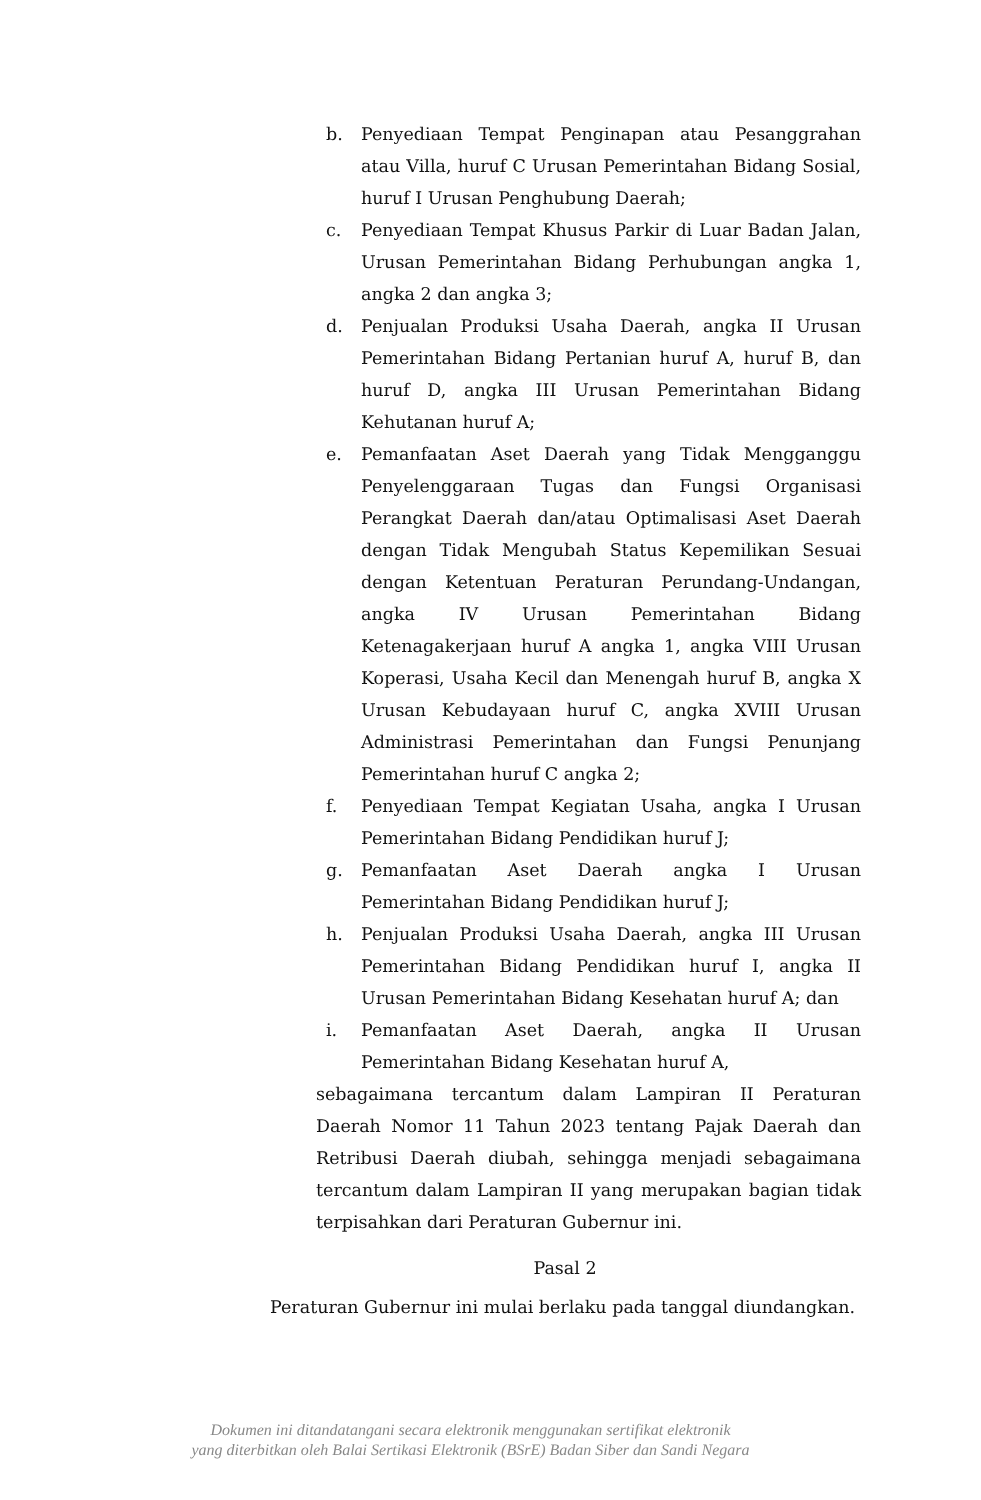b. Penyediaan Tempat Penginapan atau Pesanggrahan atau Villa, huruf C Urusan Pemerintahan Bidang Sosial, huruf I Urusan Penghubung Daerah;
c. Penyediaan Tempat Khusus Parkir di Luar Badan Jalan, Urusan Pemerintahan Bidang Perhubungan angka 1, angka 2 dan angka 3;
d. Penjualan Produksi Usaha Daerah, angka II Urusan Pemerintahan Bidang Pertanian huruf A, huruf B, dan huruf D, angka III Urusan Pemerintahan Bidang Kehutanan huruf A;
e. Pemanfaatan Aset Daerah yang Tidak Mengganggu Penyelenggaraan Tugas dan Fungsi Organisasi Perangkat Daerah dan/atau Optimalisasi Aset Daerah dengan Tidak Mengubah Status Kepemilikan Sesuai dengan Ketentuan Peraturan Perundang-Undangan, angka IV Urusan Pemerintahan Bidang Ketenagakerjaan huruf A angka 1, angka VIII Urusan Koperasi, Usaha Kecil dan Menengah huruf B, angka X Urusan Kebudayaan huruf C, angka XVIII Urusan Administrasi Pemerintahan dan Fungsi Penunjang Pemerintahan huruf C angka 2;
f. Penyediaan Tempat Kegiatan Usaha, angka I Urusan Pemerintahan Bidang Pendidikan huruf J;
g. Pemanfaatan Aset Daerah angka I Urusan Pemerintahan Bidang Pendidikan huruf J;
h. Penjualan Produksi Usaha Daerah, angka III Urusan Pemerintahan Bidang Pendidikan huruf I, angka II Urusan Pemerintahan Bidang Kesehatan huruf A; dan
i. Pemanfaatan Aset Daerah, angka II Urusan Pemerintahan Bidang Kesehatan huruf A,
sebagaimana tercantum dalam Lampiran II Peraturan Daerah Nomor 11 Tahun 2023 tentang Pajak Daerah dan Retribusi Daerah diubah, sehingga menjadi sebagaimana tercantum dalam Lampiran II yang merupakan bagian tidak terpisahkan dari Peraturan Gubernur ini.
Pasal 2
Peraturan Gubernur ini mulai berlaku pada tanggal diundangkan.
Dokumen ini ditandatangani secara elektronik menggunakan sertifikat elektronik
yang diterbitkan oleh Balai Sertikasi Elektronik (BSrE) Badan Siber dan Sandi Negara